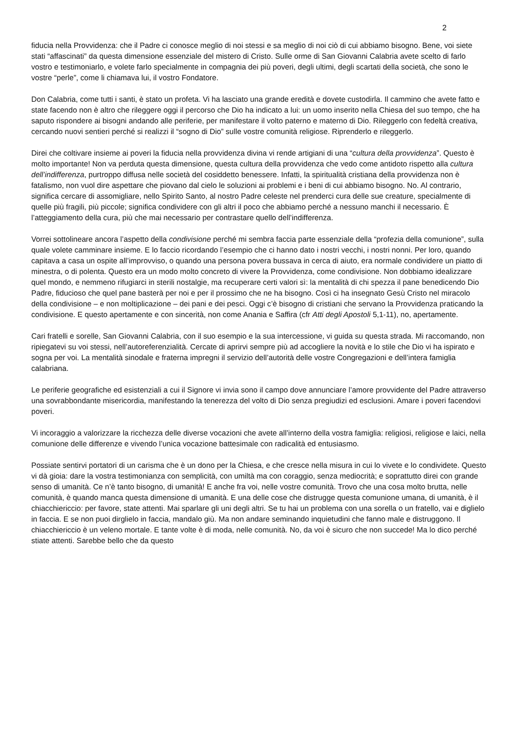2
fiducia nella Provvidenza: che il Padre ci conosce meglio di noi stessi e sa meglio di noi ciò di cui abbiamo bisogno. Bene, voi siete stati “affascinati” da questa dimensione essenziale del mistero di Cristo. Sulle orme di San Giovanni Calabria avete scelto di farlo vostro e testimoniarlo, e volete farlo specialmente in compagnia dei più poveri, degli ultimi, degli scartati della società, che sono le vostre “perle”, come li chiamava lui, il vostro Fondatore.
Don Calabria, come tutti i santi, è stato un profeta. Vi ha lasciato una grande eredità e dovete custodirla. Il cammino che avete fatto e state facendo non è altro che rileggere oggi il percorso che Dio ha indicato a lui: un uomo inserito nella Chiesa del suo tempo, che ha saputo rispondere ai bisogni andando alle periferie, per manifestare il volto paterno e materno di Dio. Rileggerlo con fedeltà creativa, cercando nuovi sentieri perché si realizzi il “sogno di Dio” sulle vostre comunità religiose. Riprenderlo e rileggerlo.
Direi che coltivare insieme ai poveri la fiducia nella provvidenza divina vi rende artigiani di una “cultura della provvidenza”. Questo è molto importante! Non va perduta questa dimensione, questa cultura della provvidenza che vedo come antidoto rispetto alla cultura dell’indifferenza, purtroppo diffusa nelle società del cosiddetto benessere. Infatti, la spiritualità cristiana della provvidenza non è fatalismo, non vuol dire aspettare che piovano dal cielo le soluzioni ai problemi e i beni di cui abbiamo bisogno. No. Al contrario, significa cercare di assomigliare, nello Spirito Santo, al nostro Padre celeste nel prenderci cura delle sue creature, specialmente di quelle più fragili, più piccole; significa condividere con gli altri il poco che abbiamo perché a nessuno manchi il necessario. È l’atteggiamento della cura, più che mai necessario per contrastare quello dell’indifferenza.
Vorrei sottolineare ancora l’aspetto della condivisione perché mi sembra faccia parte essenziale della “profezia della comunione”, sulla quale volete camminare insieme. E lo faccio ricordando l’esempio che ci hanno dato i nostri vecchi, i nostri nonni. Per loro, quando capitava a casa un ospite all’improvviso, o quando una persona povera bussava in cerca di aiuto, era normale condividere un piatto di minestra, o di polenta. Questo era un modo molto concreto di vivere la Provvidenza, come condivisione. Non dobbiamo idealizzare quel mondo, e nemmeno rifugiarci in sterili nostalgie, ma recuperare certi valori sì: la mentalità di chi spezza il pane benedicendo Dio Padre, fiducioso che quel pane basterà per noi e per il prossimo che ne ha bisogno. Così ci ha insegnato Gesù Cristo nel miracolo della condivisione – e non moltiplicazione – dei pani e dei pesci. Oggi c’è bisogno di cristiani che servano la Provvidenza praticando la condivisione. E questo apertamente e con sincerità, non come Anania e Saffira (cfr Atti degli Apostoli 5,1-11), no, apertamente.
Cari fratelli e sorelle, San Giovanni Calabria, con il suo esempio e la sua intercessione, vi guida su questa strada. Mi raccomando, non ripiegatevi su voi stessi, nell’autoreferenzialità. Cercate di aprirvi sempre più ad accogliere la novità e lo stile che Dio vi ha ispirato e sogna per voi. La mentalità sinodale e fraterna impregni il servizio dell’autorità delle vostre Congregazioni e dell’intera famiglia calabriana.
Le periferie geografiche ed esistenziali a cui il Signore vi invia sono il campo dove annunciare l’amore provvidente del Padre attraverso una sovrabbondante misericordia, manifestando la tenerezza del volto di Dio senza pregiudizi ed esclusioni. Amare i poveri facendovi poveri.
Vi incoraggio a valorizzare la ricchezza delle diverse vocazioni che avete all’interno della vostra famiglia: religiosi, religiose e laici, nella comunione delle differenze e vivendo l’unica vocazione battesimale con radicalità ed entusiasmo.
Possiate sentirvi portatori di un carisma che è un dono per la Chiesa, e che cresce nella misura in cui lo vivete e lo condividete. Questo vi dà gioia: dare la vostra testimonianza con semplicità, con umiltà ma con coraggio, senza mediocrità; e soprattutto direi con grande senso di umanità. Ce n’è tanto bisogno, di umanità! E anche fra voi, nelle vostre comunità. Trovo che una cosa molto brutta, nelle comunità, è quando manca questa dimensione di umanità. E una delle cose che distrugge questa comunione umana, di umanità, è il chiacchiericcio: per favore, state attenti. Mai sparlare gli uni degli altri. Se tu hai un problema con una sorella o un fratello, vai e diglielo in faccia. E se non puoi dirglielo in faccia, mandalo giù. Ma non andare seminando inquietudini che fanno male e distruggono. Il chiacchiericcio è un veleno mortale. E tante volte è di moda, nelle comunità. No, da voi è sicuro che non succede! Ma lo dico perché stiate attenti. Sarebbe bello che da questo